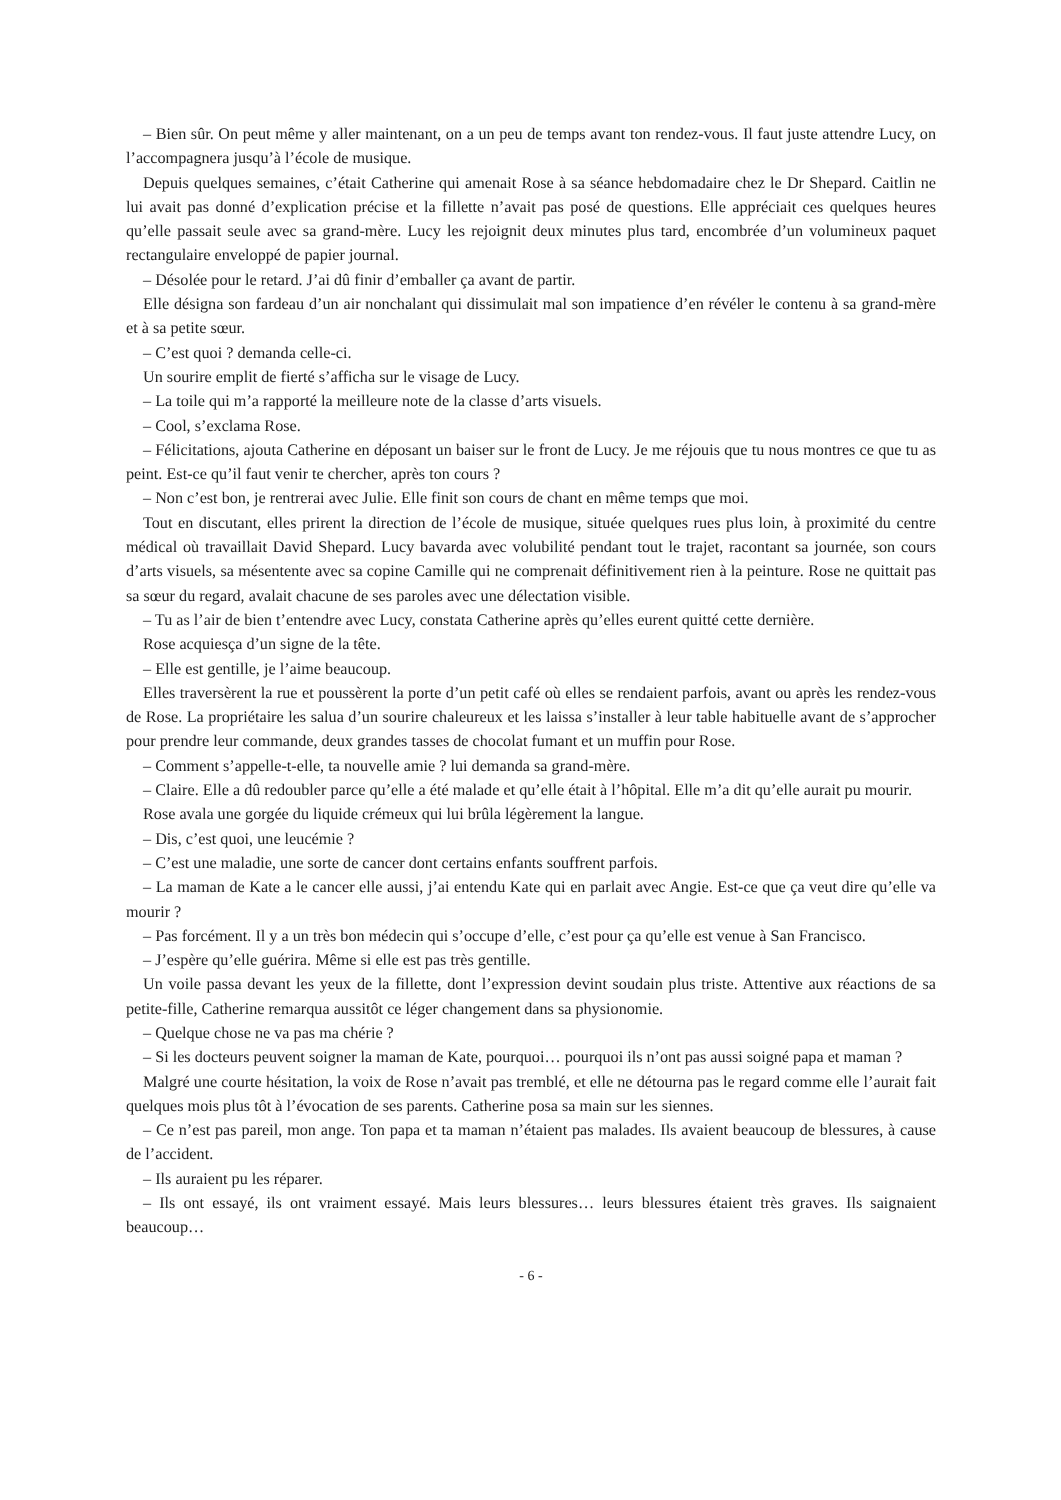– Bien sûr. On peut même y aller maintenant, on a un peu de temps avant ton rendez-vous. Il faut juste attendre Lucy, on l’accompagnera jusqu’à l’école de musique.
Depuis quelques semaines, c’était Catherine qui amenait Rose à sa séance hebdomadaire chez le Dr Shepard. Caitlin ne lui avait pas donné d’explication précise et la fillette n’avait pas posé de questions. Elle appréciait ces quelques heures qu’elle passait seule avec sa grand-mère. Lucy les rejoignit deux minutes plus tard, encombrée d’un volumineux paquet rectangulaire enveloppé de papier journal.
– Désolée pour le retard. J’ai dû finir d’emballer ça avant de partir.
Elle désigna son fardeau d’un air nonchalant qui dissimulait mal son impatience d’en révéler le contenu à sa grand-mère et à sa petite sœur.
– C’est quoi ? demanda celle-ci.
Un sourire emplit de fierté s’afficha sur le visage de Lucy.
– La toile qui m’a rapporté la meilleure note de la classe d’arts visuels.
– Cool, s’exclama Rose.
– Félicitations, ajouta Catherine en déposant un baiser sur le front de Lucy. Je me réjouis que tu nous montres ce que tu as peint. Est-ce qu’il faut venir te chercher, après ton cours ?
– Non c’est bon, je rentrerai avec Julie. Elle finit son cours de chant en même temps que moi.
Tout en discutant, elles prirent la direction de l’école de musique, située quelques rues plus loin, à proximité du centre médical où travaillait David Shepard. Lucy bavarda avec volubilité pendant tout le trajet, racontant sa journée, son cours d’arts visuels, sa mésentente avec sa copine Camille qui ne comprenait définitivement rien à la peinture. Rose ne quittait pas sa sœur du regard, avalait chacune de ses paroles avec une délectation visible.
– Tu as l’air de bien t’entendre avec Lucy, constata Catherine après qu’elles eurent quitté cette dernière.
Rose acquiesça d’un signe de la tête.
– Elle est gentille, je l’aime beaucoup.
Elles traversèrent la rue et poussèrent la porte d’un petit café où elles se rendaient parfois, avant ou après les rendez-vous de Rose. La propriétaire les salua d’un sourire chaleureux et les laissa s’installer à leur table habituelle avant de s’approcher pour prendre leur commande, deux grandes tasses de chocolat fumant et un muffin pour Rose.
– Comment s’appelle-t-elle, ta nouvelle amie ? lui demanda sa grand-mère.
– Claire. Elle a dû redoubler parce qu’elle a été malade et qu’elle était à l’hôpital. Elle m’a dit qu’elle aurait pu mourir.
Rose avala une gorgée du liquide crémeux qui lui brûla légèrement la langue.
– Dis, c’est quoi, une leucémie ?
– C’est une maladie, une sorte de cancer dont certains enfants souffrent parfois.
– La maman de Kate a le cancer elle aussi, j’ai entendu Kate qui en parlait avec Angie. Est-ce que ça veut dire qu’elle va mourir ?
– Pas forcément. Il y a un très bon médecin qui s’occupe d’elle, c’est pour ça qu’elle est venue à San Francisco.
– J’espère qu’elle guérira. Même si elle est pas très gentille.
Un voile passa devant les yeux de la fillette, dont l’expression devint soudain plus triste. Attentive aux réactions de sa petite-fille, Catherine remarqua aussitôt ce léger changement dans sa physionomie.
– Quelque chose ne va pas ma chérie ?
– Si les docteurs peuvent soigner la maman de Kate, pourquoi… pourquoi ils n’ont pas aussi soigné papa et maman ?
Malgré une courte hésitation, la voix de Rose n’avait pas tremblé, et elle ne détourna pas le regard comme elle l’aurait fait quelques mois plus tôt à l’évocation de ses parents. Catherine posa sa main sur les siennes.
– Ce n’est pas pareil, mon ange. Ton papa et ta maman n’étaient pas malades. Ils avaient beaucoup de blessures, à cause de l’accident.
– Ils auraient pu les réparer.
– Ils ont essayé, ils ont vraiment essayé. Mais leurs blessures… leurs blessures étaient très graves. Ils saignaient beaucoup…
- 6 -